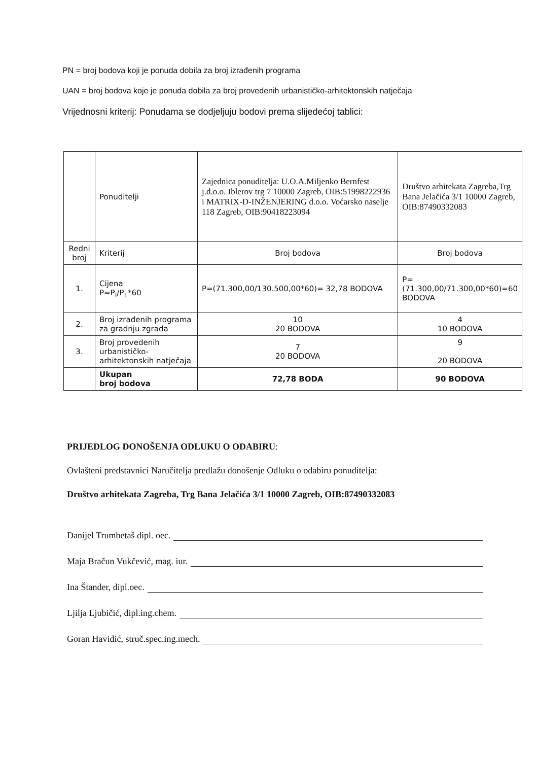PN = broj bodova koji je ponuda dobila za broj izrađenih programa
UAN = broj bodova koje je ponuda dobila za broj provedenih urbanističko-arhitektonskih natječaja
Vrijednosni kriterij: Ponudama se dodjeljuju bodovi prema slijedećoj tablici:
| | Ponuditelji | Zajednica ponuditelja: U.O.A.Miljenko Bernfest j.d.o.o. Iblerov trg 7 10000 Zagreb, OIB:51998222936 i MATRIX-D-INŽENJERING d.o.o. Voćarsko naselje 118 Zagreb, OIB:90418223094 | Društvo arhitekata Zagreba,Trg Bana Jelačića 3/1 10000 Zagreb, OIB:87490332083 |
| Redni broj | Kriterij | Broj bodova | Broj bodova |
| 1. | Cijena P=P<sub>I</sub>/P<sub>T</sub>*60 | P=(71.300,00/130.500,00*60)= 32,78 BODOVA | P=(71.300,00/71.300,00*60)=60 BODOVA |
| 2. | Broj izrađenih programa za gradnju zgrada | 10 20 BODOVA | 4 10 BODOVA |
| 3. | Broj provedenih urbanističko-arhitektonskih natječaja | 7 20 BODOVA | 9 20 BODOVA |
| | Ukupan broj bodova | 72,78 BODA | 90 BODOVA |
PRIJEDLOG DONOŠENJA ODLUKU O ODABIRU:
Ovlašteni predstavnici Naručitelja predlažu donošenje Odluku o odabiru ponuditelja:
Društvo arhitekata Zagreba, Trg Bana Jelačića 3/1 10000 Zagreb, OIB:87490332083
Danijel Trumbetaš dipl. oec.
Maja Bračun Vukčević, mag. iur.
Ina Štander, dipl.oec.
Ljilja Ljubičić, dipl.ing.chem.
Goran Havidić, struč.spec.ing.mech.